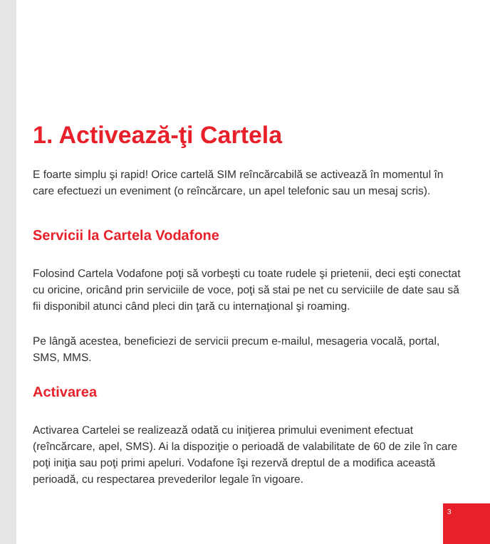1. Activează-ţi Cartela
E foarte simplu şi rapid! Orice cartelă SIM reîncărcabilă se activează în momentul în care efectuezi un eveniment (o reîncărcare, un apel telefonic sau un mesaj scris).
Servicii la Cartela Vodafone
Folosind Cartela Vodafone poţi să vorbeşti cu toate rudele şi prietenii, deci eşti conectat cu oricine, oricând prin serviciile de voce, poţi să stai pe net cu serviciile de date sau să fii disponibil atunci când pleci din ţară cu internaţional şi roaming.
Pe lângă acestea, beneficiezi de servicii precum e-mailul, mesageria vocală, portal, SMS, MMS.
Activarea
Activarea Cartelei se realizează odată cu iniţierea primului eveniment efectuat (reîncărcare, apel, SMS). Ai la dispoziţie o perioadă de valabilitate de 60 de zile în care poţi iniţia sau poţi primi apeluri. Vodafone îşi rezervă dreptul de a modifica această perioadă, cu respectarea prevederilor legale în vigoare.
3